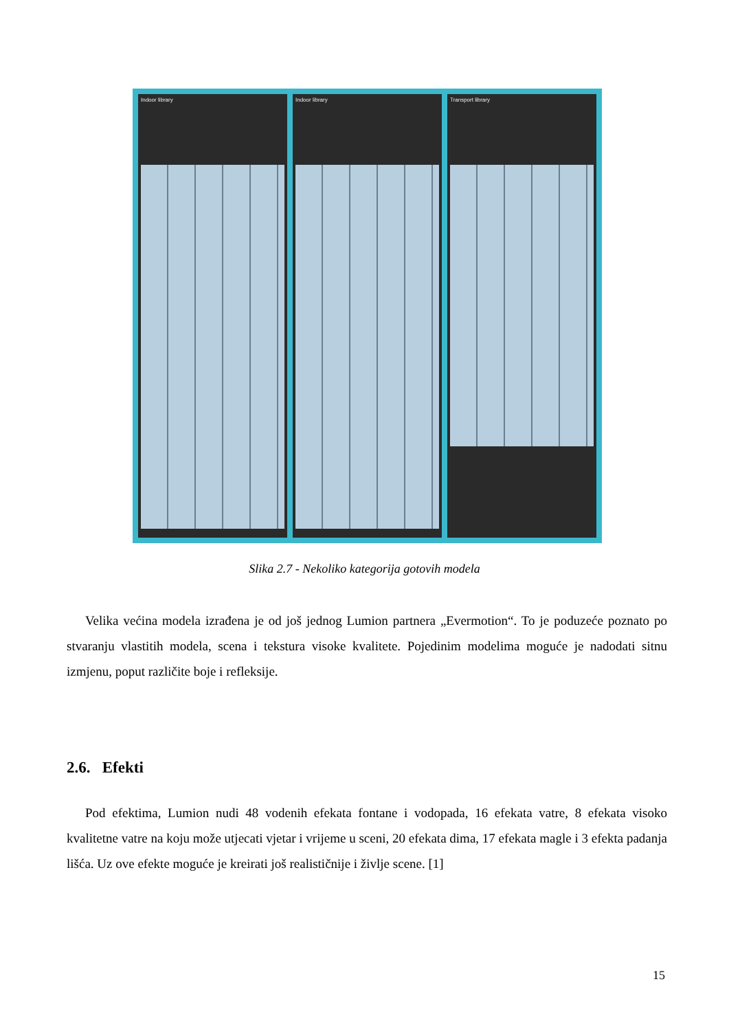Indoor library Indoor library Transport library
Slika 2.7 - Nekoliko kategorija gotovih modela
Velika većina modela izrađena je od još jednog Lumion partnera „Evermotion“. To je poduzeće poznato po stvaranju vlastitih modela, scena i tekstura visoke kvalitete. Pojedinim modelima moguće je nadodati sitnu izmjenu, poput različite boje i refleksije.
2.6. Efekti
Pod efektima, Lumion nudi 48 vodenih efekata fontane i vodopada, 16 efekata vatre, 8 efekata visoko kvalitetne vatre na koju može utjecati vjetar i vrijeme u sceni, 20 efekata dima, 17 efekata magle i 3 efekta padanja lišća. Uz ove efekte moguće je kreirati još realističnije i življe scene. [1]
15